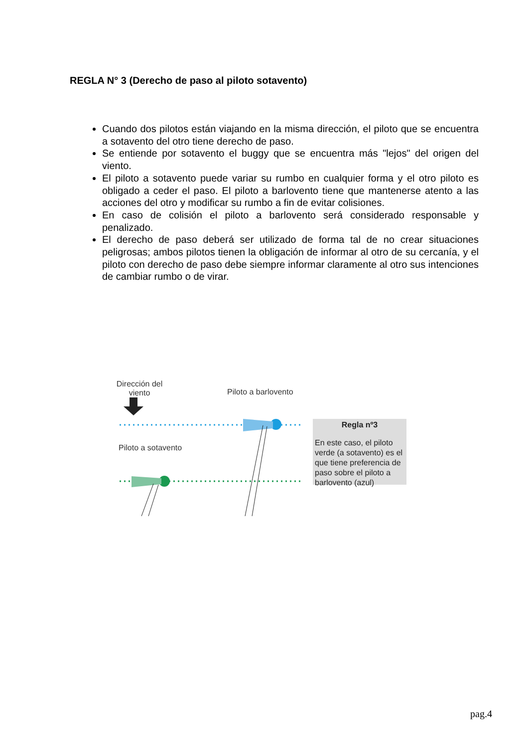REGLA N° 3 (Derecho de paso al piloto sotavento)
Cuando dos pilotos están viajando en la misma dirección, el piloto que se encuentra a sotavento del otro tiene derecho de paso.
Se entiende por sotavento el buggy que se encuentra más "lejos" del origen del viento.
El piloto a sotavento puede variar su rumbo en cualquier forma y el otro piloto es obligado a ceder el paso. El piloto a barlovento tiene que mantenerse atento a las acciones del otro y modificar su rumbo a fin de evitar colisiones.
En caso de colisión el piloto a barlovento será considerado responsable y penalizado.
El derecho de paso deberá ser utilizado de forma tal de no crear situaciones peligrosas; ambos pilotos tienen la obligación de informar al otro de su cercanía, y el piloto con derecho de paso debe siempre informar claramente al otro sus intenciones de cambiar rumbo o de virar.
Dirección del viento
Piloto a barlovento
Piloto a sotavento
Regla nº3
En este caso, el piloto verde (a sotavento) es el que tiene preferencia de paso sobre el piloto a barlovento (azul)
pag.4